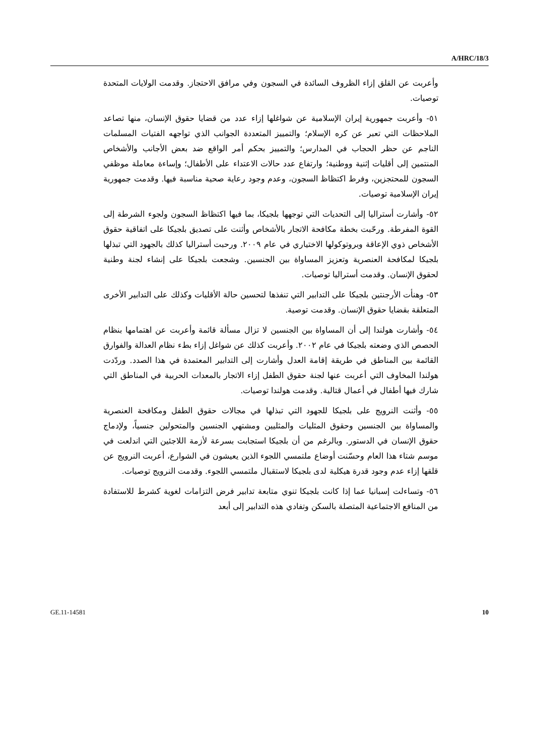A/HRC/18/3
وأعربت عن القلق إزاء الظروف السائدة في السجون وفي مرافق الاحتجاز. وقدمت الولايات المتحدة توصيات.
٥١- وأعربت جمهورية إيران الإسلامية عن شواغلها إزاء عدد من قضايا حقوق الإنسان، منها تصاعد الملاحظات التي تعبر عن كره الإسلام؛ والتمييز المتعددة الجوانب الذي تواجهه الفتيات المسلمات الناجم عن حظر الحجاب في المدارس؛ والتمييز بحكم أمر الواقع ضد بعض الأجانب والأشخاص المنتمين إلى أقليات إثنية ووطنية؛ وارتفاع عدد حالات الاعتداء على الأطفال؛ وإساءة معاملة موظفي السجون للمحتجزين، وفرط اكتظاظ السجون، وعدم وجود رعاية صحية مناسبة فيها. وقدمت جمهورية إيران الإسلامية توصيات.
٥٢- وأشارت أستراليا إلى التحديات التي توجهها بلجيكا، بما فيها اكتظاظ السجون ولجوء الشرطة إلى القوة المفرطة. ورحّبت بخطة مكافحة الاتجار بالأشخاص وأثنت على تصديق بلجيكا على اتفاقية حقوق الأشخاص ذوي الإعاقة وبروتوكولها الاختياري في عام ٢٠٠٩. ورحبت أستراليا كذلك بالجهود التي تبذلها بلجيكا لمكافحة العنصرية وتعزيز المساواة بين الجنسين. وشجعت بلجيكا على إنشاء لجنة وطنية لحقوق الإنسان. وقدمت أستراليا توصيات.
٥٣- وهنأت الأرجنتين بلجيكا على التدابير التي تنفذها لتحسين حالة الأقليات وكذلك على التدابير الأخرى المتعلقة بقضايا حقوق الإنسان. وقدمت توصية.
٥٤- وأشارت هولندا إلى أن المساواة بين الجنسين لا تزال مسألة قائمة وأعربت عن اهتمامها بنظام الحصص الذي وضعته بلجيكا في عام ٢٠٠٢. وأعربت كذلك عن شواغل إزاء بطء نظام العدالة والفوارق القائمة بين المناطق في طريقة إقامة العدل وأشارت إلى التدابير المعتمدة في هذا الصدد. وردّدت هولندا المخاوف التي أعربت عنها لجنة حقوق الطفل إزاء الاتجار بالمعدات الحربية في المناطق التي شارك فيها أطفال في أعمال قتالية. وقدمت هولندا توصيات.
٥٥- وأثنت النرويج على بلجيكا للجهود التي تبذلها في مجالات حقوق الطفل ومكافحة العنصرية والمساواة بين الجنسين وحقوق المثليات والمثليين ومشتهي الجنسين والمتحولين جنسياً، ولإدماج حقوق الإنسان في الدستور. وبالرغم من أن بلجيكا استجابت بسرعة لأزمة اللاجئين التي اندلعت في موسم شتاء هذا العام وحسّنت أوضاع ملتمسي اللجوء الذين يعيشون في الشوارع، أعربت النرويج عن قلقها إزاء عدم وجود قدرة هيكلية لدى بلجيكا لاستقبال ملتمسي اللجوء. وقدمت النرويج توصيات.
٥٦- وتساءلت إسبانيا عما إذا كانت بلجيكا تنوي متابعة تدابير فرض التزامات لغوية كشرط للاستفادة من المنافع الاجتماعية المتصلة بالسكن وتفادي هذه التدابير إلى أبعد
GE.11-14581 10